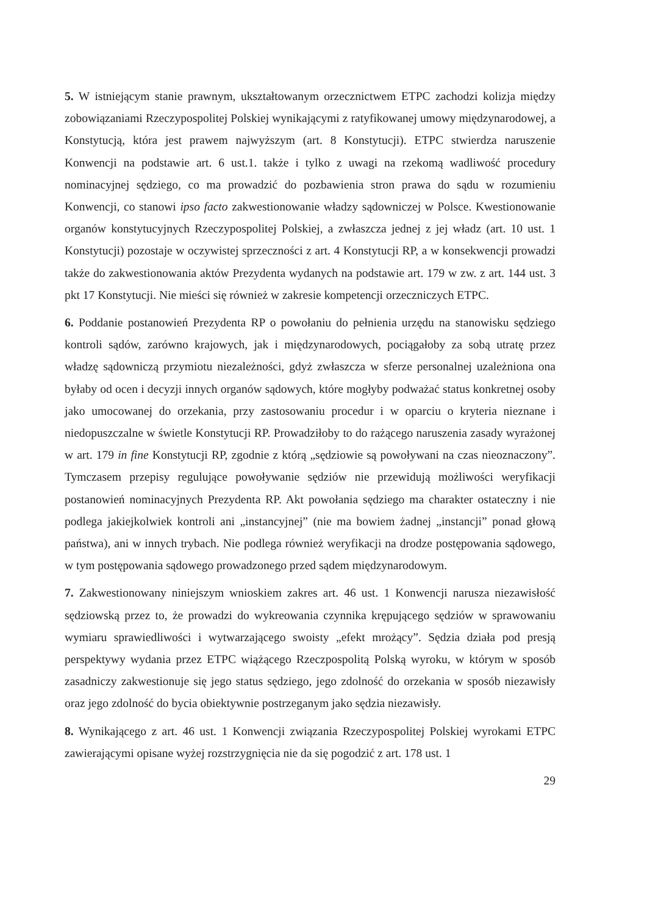5. W istniejącym stanie prawnym, ukształtowanym orzecznictwem ETPC zachodzi kolizja między zobowiązaniami Rzeczypospolitej Polskiej wynikającymi z ratyfikowanej umowy międzynarodowej, a Konstytucją, która jest prawem najwyższym (art. 8 Konstytucji). ETPC stwierdza naruszenie Konwencji na podstawie art. 6 ust.1. także i tylko z uwagi na rzekomą wadliwość procedury nominacyjnej sędziego, co ma prowadzić do pozbawienia stron prawa do sądu w rozumieniu Konwencji, co stanowi ipso facto zakwestionowanie władzy sądowniczej w Polsce. Kwestionowanie organów konstytucyjnych Rzeczypospolitej Polskiej, a zwłaszcza jednej z jej władz (art. 10 ust. 1 Konstytucji) pozostaje w oczywistej sprzeczności z art. 4 Konstytucji RP, a w konsekwencji prowadzi także do zakwestionowania aktów Prezydenta wydanych na podstawie art. 179 w zw. z art. 144 ust. 3 pkt 17 Konstytucji. Nie mieści się również w zakresie kompetencji orzeczniczych ETPC.
6. Poddanie postanowień Prezydenta RP o powołaniu do pełnienia urzędu na stanowisku sędziego kontroli sądów, zarówno krajowych, jak i międzynarodowych, pociągałoby za sobą utratę przez władzę sądowniczą przymiotu niezależności, gdyż zwłaszcza w sferze personalnej uzależniona ona byłaby od ocen i decyzji innych organów sądowych, które mogłyby podważać status konkretnej osoby jako umocowanej do orzekania, przy zastosowaniu procedur i w oparciu o kryteria nieznane i niedopuszczalne w świetle Konstytucji RP. Prowadziłoby to do rażącego naruszenia zasady wyrażonej w art. 179 in fine Konstytucji RP, zgodnie z którą „sędziowie są powoływani na czas nieoznaczony”. Tymczasem przepisy regulujące powoływanie sędziów nie przewidują możliwości weryfikacji postanowień nominacyjnych Prezydenta RP. Akt powołania sędziego ma charakter ostateczny i nie podlega jakiejkolwiek kontroli ani „instancyjnej” (nie ma bowiem żadnej „instancji” ponad głową państwa), ani w innych trybach. Nie podlega również weryfikacji na drodze postępowania sądowego, w tym postępowania sądowego prowadzonego przed sądem międzynarodowym.
7. Zakwestionowany niniejszym wnioskiem zakres art. 46 ust. 1 Konwencji narusza niezawisłość sędziowską przez to, że prowadzi do wykreowania czynnika krępującego sędziów w sprawowaniu wymiaru sprawiedliwości i wytwarzającego swoisty „efekt mrożący”. Sędzia działa pod presją perspektywy wydania przez ETPC wiążącego Rzeczpospolitą Polską wyroku, w którym w sposób zasadniczy zakwestionuje się jego status sędziego, jego zdolność do orzekania w sposób niezawisły oraz jego zdolność do bycia obiektywnie postrzeganym jako sędzia niezawisły.
8. Wynikającego z art. 46 ust. 1 Konwencji związania Rzeczypospolitej Polskiej wyrokami ETPC zawierającymi opisane wyżej rozstrzygnięcia nie da się pogodzić z art. 178 ust. 1
29